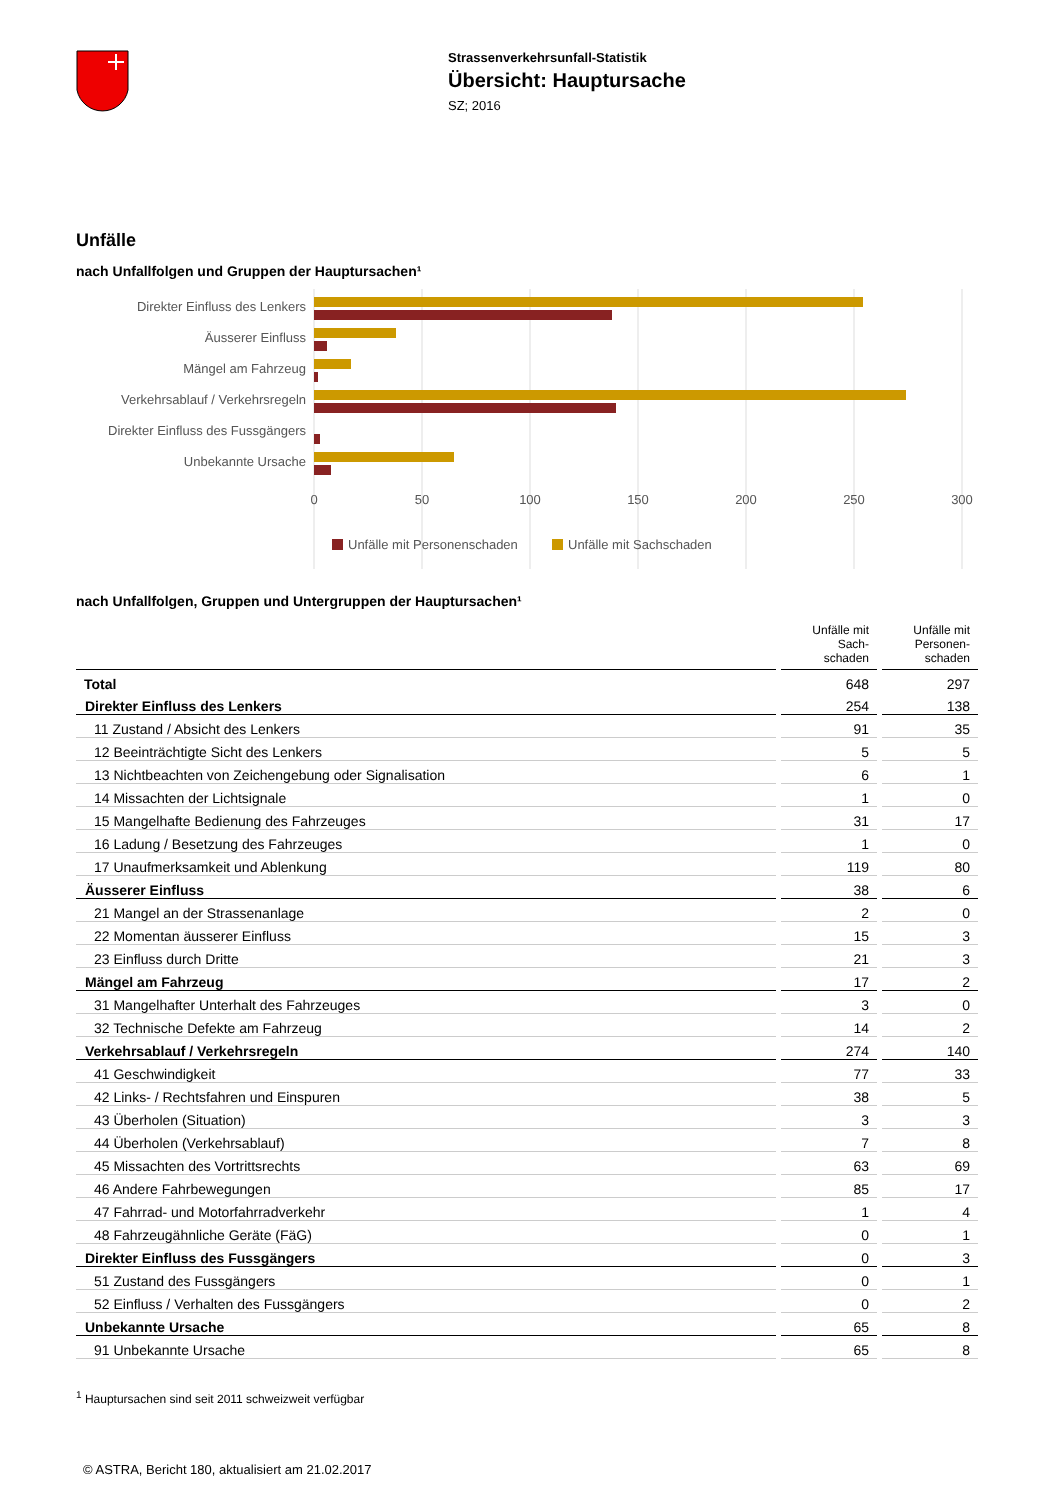Strassenverkehrsunfall-Statistik
Übersicht: Hauptursache
SZ; 2016
Unfälle
nach Unfallfolgen und Gruppen der Hauptursachen¹
Direkter Einfluss des Lenkers
Äusserer Einfluss
Mängel am Fahrzeug
Verkehrsablauf / Verkehrsregeln
Direkter Einfluss des Fussgängers
Unbekannte Ursache
0
50
100
150
200
250
300
Unfälle mit Personenschaden
Unfälle mit Sachschaden
nach Unfallfolgen, Gruppen und Untergruppen der Hauptursachen¹
| | Unfälle mit Sach- schaden | Unfälle mit Personen- schaden |
| --- | --- | --- |
| Total | 648 | 297 |
| Direkter Einfluss des Lenkers | 254 | 138 |
| 11 Zustand / Absicht des Lenkers | 91 | 35 |
| 12 Beeinträchtigte Sicht des Lenkers | 5 | 5 |
| 13 Nichtbeachten von Zeichengebung oder Signalisation | 6 | 1 |
| 14 Missachten der Lichtsignale | 1 | 0 |
| 15 Mangelhafte Bedienung des Fahrzeuges | 31 | 17 |
| 16 Ladung / Besetzung des Fahrzeuges | 1 | 0 |
| 17 Unaufmerksamkeit und Ablenkung | 119 | 80 |
| Äusserer Einfluss | 38 | 6 |
| 21 Mangel an der Strassenanlage | 2 | 0 |
| 22 Momentan äusserer Einfluss | 15 | 3 |
| 23 Einfluss durch Dritte | 21 | 3 |
| Mängel am Fahrzeug | 17 | 2 |
| 31 Mangelhafter Unterhalt des Fahrzeuges | 3 | 0 |
| 32 Technische Defekte am Fahrzeug | 14 | 2 |
| Verkehrsablauf / Verkehrsregeln | 274 | 140 |
| 41 Geschwindigkeit | 77 | 33 |
| 42 Links- / Rechtsfahren und Einspuren | 38 | 5 |
| 43 Überholen (Situation) | 3 | 3 |
| 44 Überholen (Verkehrsablauf) | 7 | 8 |
| 45 Missachten des Vortrittsrechts | 63 | 69 |
| 46 Andere Fahrbewegungen | 85 | 17 |
| 47 Fahrrad- und Motorfahrradverkehr | 1 | 4 |
| 48 Fahrzeugähnliche Geräte (FäG) | 0 | 1 |
| Direkter Einfluss des Fussgängers | 0 | 3 |
| 51 Zustand des Fussgängers | 0 | 1 |
| 52 Einfluss / Verhalten des Fussgängers | 0 | 2 |
| Unbekannte Ursache | 65 | 8 |
| 91 Unbekannte Ursache | 65 | 8 |
<sup>1</sup> Hauptursachen sind seit 2011 schweizweit verfügbar
© ASTRA, Bericht 180, aktualisiert am 21.02.2017